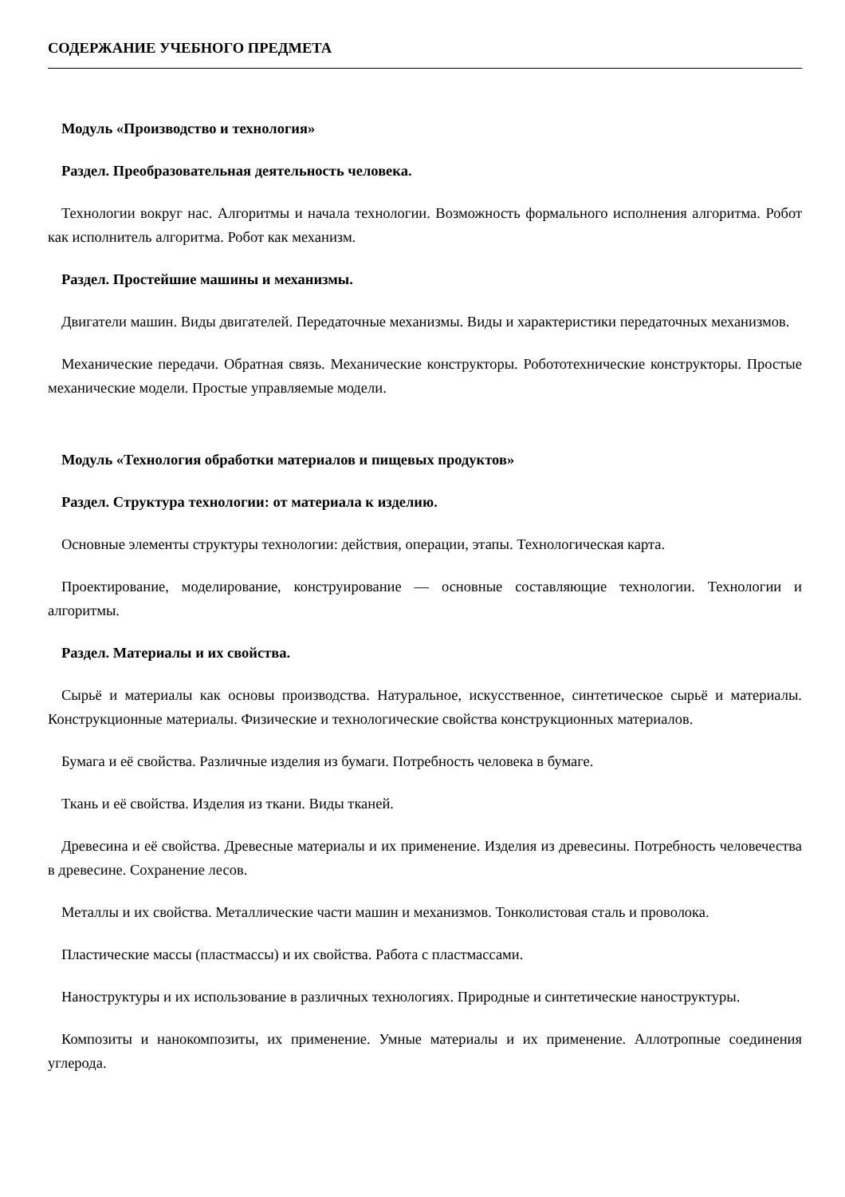СОДЕРЖАНИЕ УЧЕБНОГО ПРЕДМЕТА
Модуль «Производство и технология»
Раздел. Преобразовательная деятельность человека.
Технологии вокруг нас. Алгоритмы и начала технологии. Возможность формального исполнения алгоритма. Робот как исполнитель алгоритма. Робот как механизм.
Раздел. Простейшие машины и механизмы.
Двигатели машин. Виды двигателей. Передаточные механизмы. Виды и характеристики передаточных механизмов.
Механические передачи. Обратная связь. Механические конструкторы. Робототехнические конструкторы. Простые механические модели. Простые управляемые модели.
Модуль «Технология обработки материалов и пищевых продуктов»
Раздел. Структура технологии: от материала к изделию.
Основные элементы структуры технологии: действия, операции, этапы. Технологическая карта.
Проектирование, моделирование, конструирование — основные составляющие технологии. Технологии и алгоритмы.
Раздел. Материалы и их свойства.
Сырьё и материалы как основы производства. Натуральное, искусственное, синтетическое сырьё и материалы. Конструкционные материалы. Физические и технологические свойства конструкционных материалов.
Бумага и её свойства. Различные изделия из бумаги. Потребность человека в бумаге.
Ткань и её свойства. Изделия из ткани. Виды тканей.
Древесина и её свойства. Древесные материалы и их применение. Изделия из древесины. Потребность человечества в древесине. Сохранение лесов.
Металлы и их свойства. Металлические части машин и механизмов. Тонколистовая сталь и проволока.
Пластические массы (пластмассы) и их свойства. Работа с пластмассами.
Наноструктуры и их использование в различных технологиях. Природные и синтетические наноструктуры.
Композиты и нанокомпозиты, их применение. Умные материалы и их применение. Аллотропные соединения углерода.